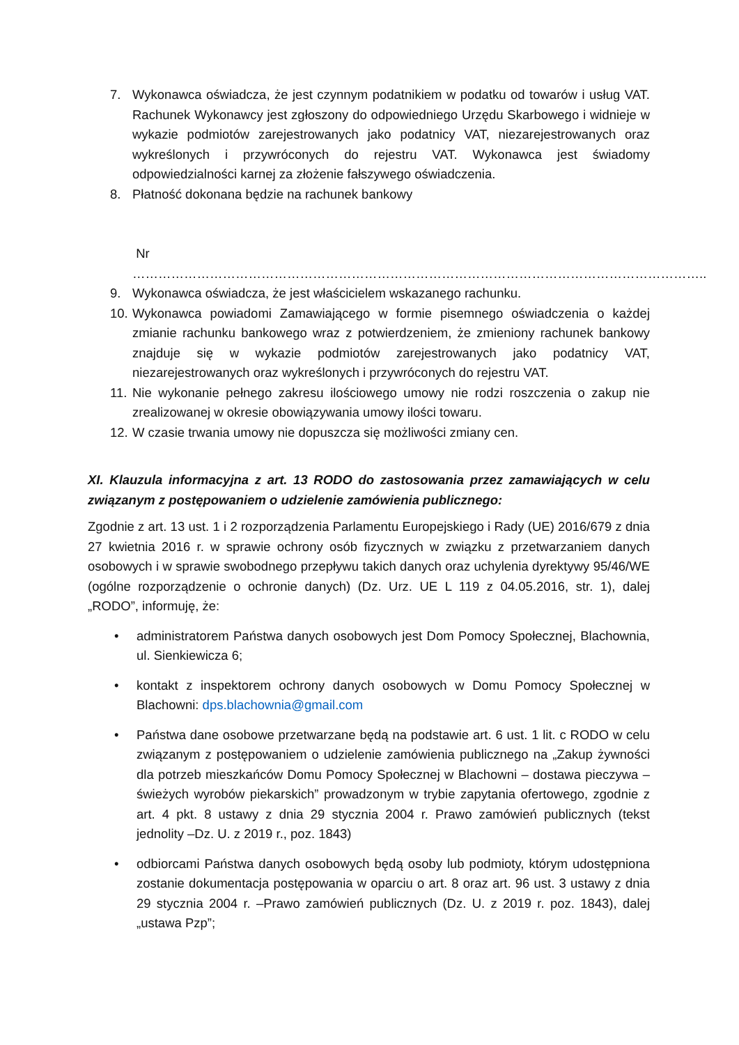7. Wykonawca oświadcza, że jest czynnym podatnikiem w podatku od towarów i usług VAT. Rachunek Wykonawcy jest zgłoszony do odpowiedniego Urzędu Skarbowego i widnieje w wykazie podmiotów zarejestrowanych jako podatnicy VAT, niezarejestrowanych oraz wykreślonych i przywróconych do rejestru VAT. Wykonawca jest świadomy odpowiedzialności karnej za złożenie fałszywego oświadczenia.
8. Płatność dokonana będzie na rachunek bankowy
Nr
……………………………………………………………………………………………………………………..
9. Wykonawca oświadcza, że jest właścicielem wskazanego rachunku.
10. Wykonawca powiadomi Zamawiającego w formie pisemnego oświadczenia o każdej zmianie rachunku bankowego wraz z potwierdzeniem, że zmieniony rachunek bankowy znajduje się w wykazie podmiotów zarejestrowanych jako podatnicy VAT, niezarejestrowanych oraz wykreślonych i przywróconych do rejestru VAT.
11. Nie wykonanie pełnego zakresu ilościowego umowy nie rodzi roszczenia o zakup nie zrealizowanej w okresie obowiązywania umowy ilości towaru.
12. W czasie trwania umowy nie dopuszcza się możliwości zmiany cen.
XI. Klauzula informacyjna z art. 13 RODO do zastosowania przez zamawiających w celu związanym z postępowaniem o udzielenie zamówienia publicznego:
Zgodnie z art. 13 ust. 1 i 2 rozporządzenia Parlamentu Europejskiego i Rady (UE) 2016/679 z dnia 27 kwietnia 2016 r. w sprawie ochrony osób fizycznych w związku z przetwarzaniem danych osobowych i w sprawie swobodnego przepływu takich danych oraz uchylenia dyrektywy 95/46/WE (ogólne rozporządzenie o ochronie danych) (Dz. Urz. UE L 119 z 04.05.2016, str. 1), dalej „RODO”, informuję, że:
• administratorem Państwa danych osobowych jest Dom Pomocy Społecznej, Blachownia, ul. Sienkiewicza 6;
• kontakt z inspektorem ochrony danych osobowych w Domu Pomocy Społecznej w Blachowni: dps.blachownia@gmail.com
• Państwa dane osobowe przetwarzane będą na podstawie art. 6 ust. 1 lit. c RODO w celu związanym z postępowaniem o udzielenie zamówienia publicznego na „Zakup żywności dla potrzeb mieszkańców Domu Pomocy Społecznej w Blachowni – dostawa pieczywa – świeżych wyrobów piekarskich” prowadzonym w trybie zapytania ofertowego, zgodnie z art. 4 pkt. 8 ustawy z dnia 29 stycznia 2004 r. Prawo zamówień publicznych (tekst jednolity –Dz. U. z 2019 r., poz. 1843)
• odbiorcami Państwa danych osobowych będą osoby lub podmioty, którym udostępniona zostanie dokumentacja postępowania w oparciu o art. 8 oraz art. 96 ust. 3 ustawy z dnia 29 stycznia 2004 r. –Prawo zamówień publicznych (Dz. U. z 2019 r. poz. 1843), dalej „ustawa Pzp”;